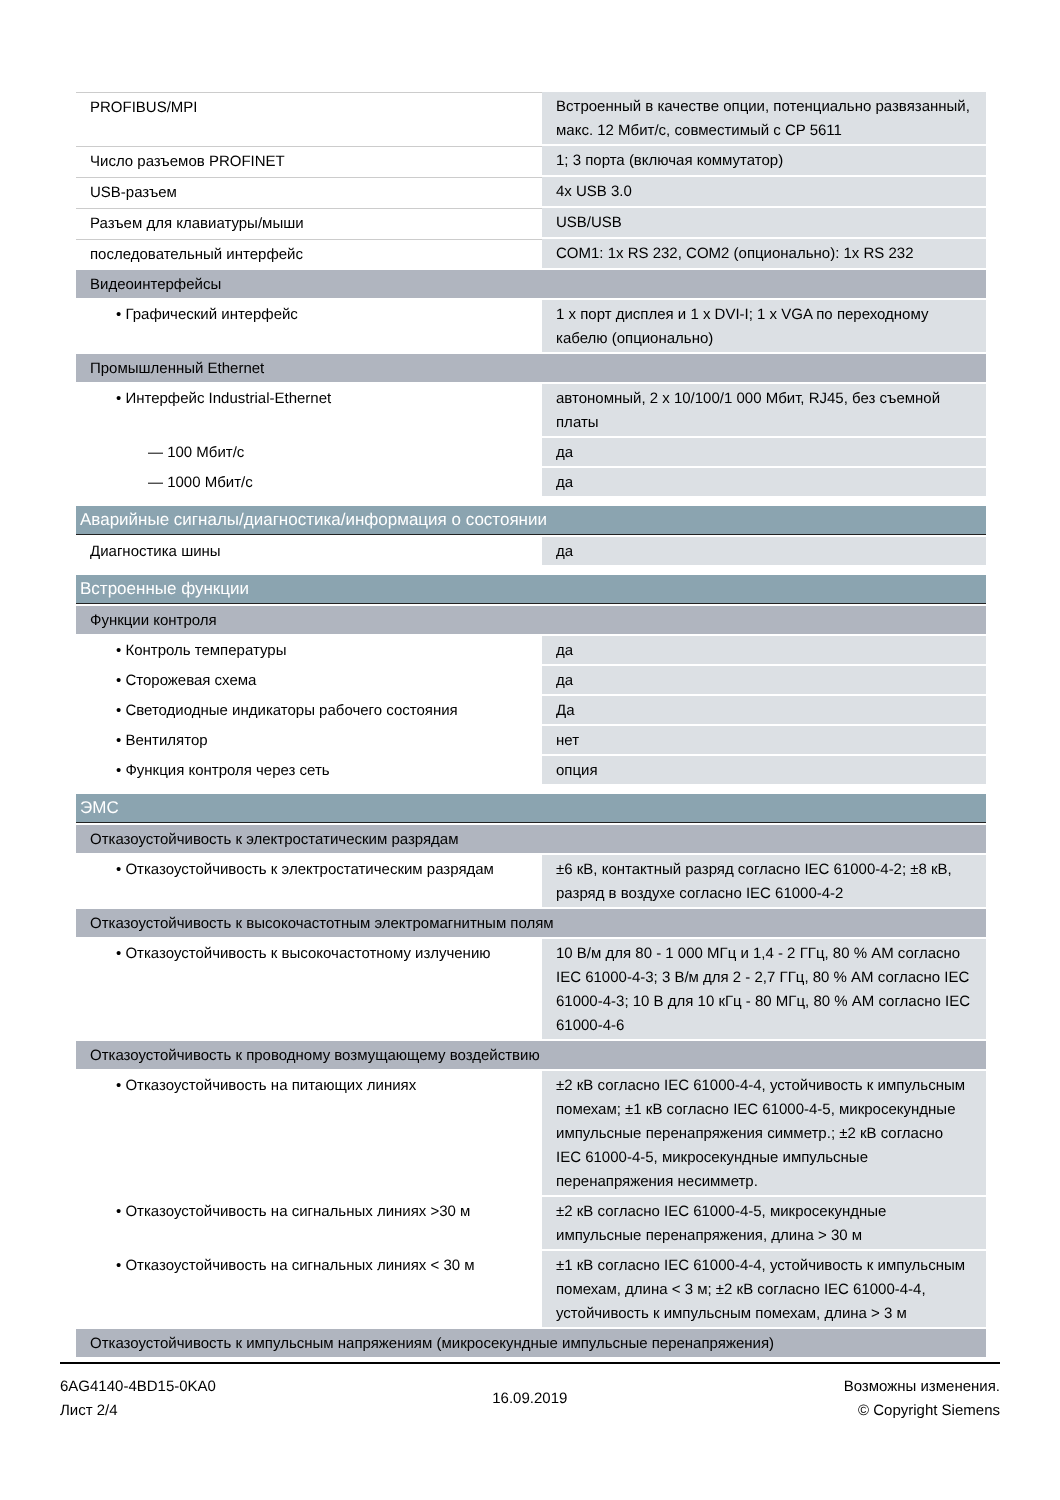| PROFIBUS/MPI | Встроенный в качестве опции, потенциально развязанный, макс. 12 Мбит/с, совместимый с CP 5611 |
| Число разъемов PROFINET | 1; 3 порта (включая коммутатор) |
| USB-разъем | 4x USB 3.0 |
| Разъем для клавиатуры/мыши | USB/USB |
| последовательный интерфейс | COM1: 1x RS 232, COM2 (опционально): 1x RS 232 |
| Видеоинтерфейсы | |
| • Графический интерфейс | 1 x порт дисплея и 1 x DVI-I; 1 x VGA по переходному кабелю (опционально) |
| Промышленный Ethernet | |
| • Интерфейс Industrial-Ethernet | автономный, 2 x 10/100/1 000 Мбит, RJ45, без съемной платы |
| — 100 Мбит/с | да |
| — 1000 Мбит/с | да |
| Аварийные сигналы/диагностика/информация о состоянии | |
| Диагностика шины | да |
| Встроенные функции | |
| Функции контроля | |
| • Контроль температуры | да |
| • Сторожевая схема | да |
| • Светодиодные индикаторы рабочего состояния | Да |
| • Вентилятор | нет |
| • Функция контроля через сеть | опция |
| ЭМС | |
| Отказоустойчивость к электростатическим разрядам | |
| • Отказоустойчивость к электростатическим разрядам | ±6 кВ, контактный разряд согласно IEC 61000-4-2; ±8 кВ, разряд в воздухе согласно IEC 61000-4-2 |
| Отказоустойчивость к высокочастотным электромагнитным полям | |
| • Отказоустойчивость к высокочастотному излучению | 10 В/м для 80 - 1 000 МГц и 1,4 - 2 ГГц, 80 % AM согласно IEC 61000-4-3; 3 В/м для 2 - 2,7 ГГц, 80 % AM согласно IEC 61000-4-3; 10 В для 10 кГц - 80 МГц, 80 % AM согласно IEC 61000-4-6 |
| Отказоустойчивость к проводному возмущающему воздействию | |
| • Отказоустойчивость на питающих линиях | ±2 кВ согласно IEC 61000-4-4, устойчивость к импульсным помехам; ±1 кВ согласно IEC 61000-4-5, микросекундные импульсные перенапряжения симметр.; ±2 кВ согласно IEC 61000-4-5, микросекундные импульсные перенапряжения несимметр. |
| • Отказоустойчивость на сигнальных линиях >30 м | ±2 кВ согласно IEC 61000-4-5, микросекундные импульсные перенапряжения, длина > 30 м |
| • Отказоустойчивость на сигнальных линиях < 30 м | ±1 кВ согласно IEC 61000-4-4, устойчивость к импульсным помехам, длина < 3 м; ±2 кВ согласно IEC 61000-4-4, устойчивость к импульсным помехам, длина > 3 м |
| Отказоустойчивость к импульсным напряжениям (микросекундные импульсные перенапряжения) | |
6AG4140-4BD15-0KA0
Лист 2/4
16.09.2019
Возможны изменения.
© Copyright Siemens